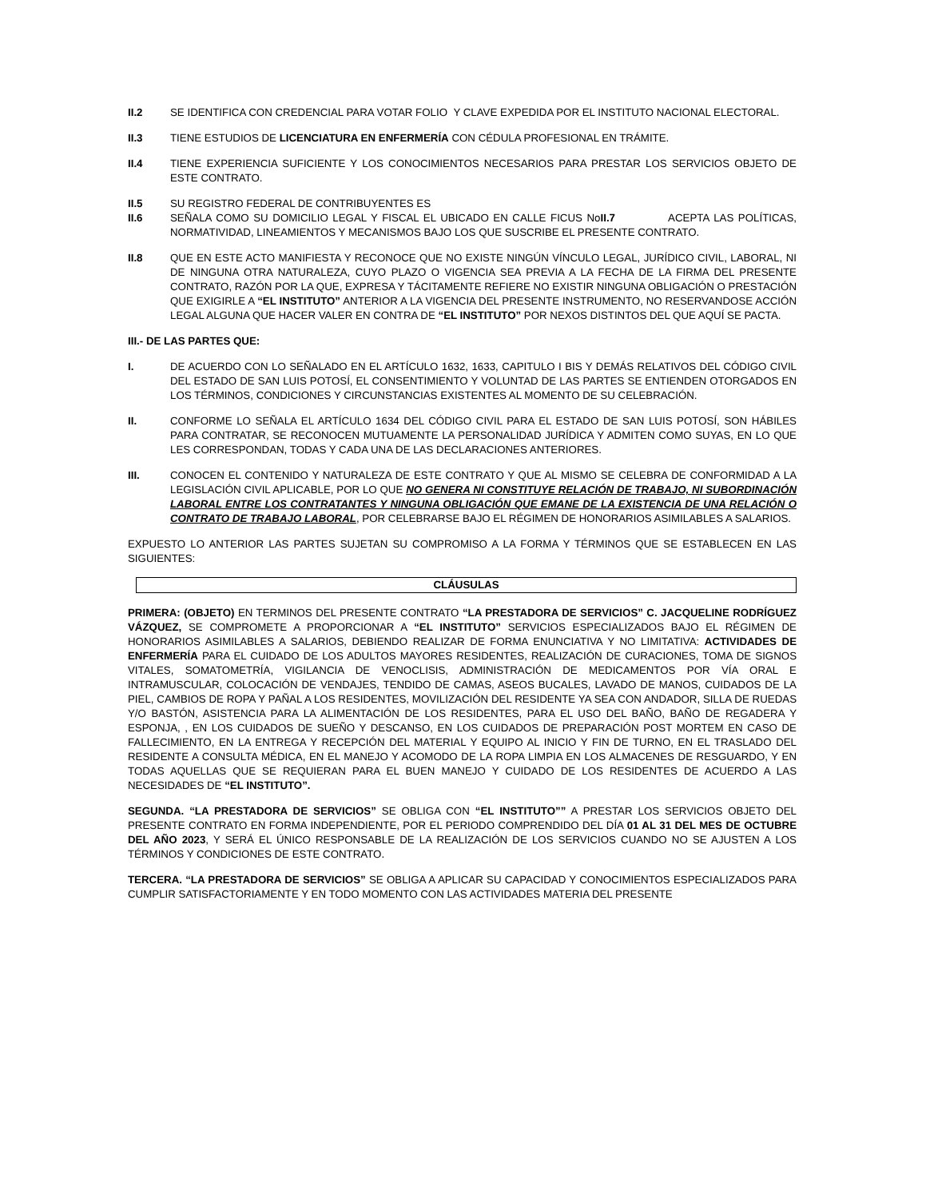II.2 SE IDENTIFICA CON CREDENCIAL PARA VOTAR FOLIO Y CLAVE EXPEDIDA POR EL INSTITUTO NACIONAL ELECTORAL.
II.3 TIENE ESTUDIOS DE LICENCIATURA EN ENFERMERÍA CON CÉDULA PROFESIONAL EN TRÁMITE.
II.4 TIENE EXPERIENCIA SUFICIENTE Y LOS CONOCIMIENTOS NECESARIOS PARA PRESTAR LOS SERVICIOS OBJETO DE ESTE CONTRATO.
II.5 SU REGISTRO FEDERAL DE CONTRIBUYENTES ES
II.6 SEÑALA COMO SU DOMICILIO LEGAL Y FISCAL EL UBICADO EN CALLE FICUS NoII.7 ACEPTA LAS POLÍTICAS, NORMATIVIDAD, LINEAMIENTOS Y MECANISMOS BAJO LOS QUE SUSCRIBE EL PRESENTE CONTRATO.
II.8 QUE EN ESTE ACTO MANIFIESTA Y RECONOCE QUE NO EXISTE NINGÚN VÍNCULO LEGAL, JURÍDICO CIVIL, LABORAL, NI DE NINGUNA OTRA NATURALEZA, CUYO PLAZO O VIGENCIA SEA PREVIA A LA FECHA DE LA FIRMA DEL PRESENTE CONTRATO, RAZÓN POR LA QUE, EXPRESA Y TÁCITAMENTE REFIERE NO EXISTIR NINGUNA OBLIGACIÓN O PRESTACIÓN QUE EXIGIRLE A “EL INSTITUTO” ANTERIOR A LA VIGENCIA DEL PRESENTE INSTRUMENTO, NO RESERVANDOSE ACCIÓN LEGAL ALGUNA QUE HACER VALER EN CONTRA DE “EL INSTITUTO” POR NEXOS DISTINTOS DEL QUE AQUÍ SE PACTA.
III.- DE LAS PARTES QUE:
I. DE ACUERDO CON LO SEÑALADO EN EL ARTÍCULO 1632, 1633, CAPITULO I BIS Y DEMÁS RELATIVOS DEL CÓDIGO CIVIL DEL ESTADO DE SAN LUIS POTOSÍ, EL CONSENTIMIENTO Y VOLUNTAD DE LAS PARTES SE ENTIENDEN OTORGADOS EN LOS TÉRMINOS, CONDICIONES Y CIRCUNSTANCIAS EXISTENTES AL MOMENTO DE SU CELEBRACIÓN.
II. CONFORME LO SEÑALA EL ARTÍCULO 1634 DEL CÓDIGO CIVIL PARA EL ESTADO DE SAN LUIS POTOSÍ, SON HÁBILES PARA CONTRATAR, SE RECONOCEN MUTUAMENTE LA PERSONALIDAD JURÍDICA Y ADMITEN COMO SUYAS, EN LO QUE LES CORRESPONDAN, TODAS Y CADA UNA DE LAS DECLARACIONES ANTERIORES.
III. CONOCEN EL CONTENIDO Y NATURALEZA DE ESTE CONTRATO Y QUE AL MISMO SE CELEBRA DE CONFORMIDAD A LA LEGISLACIÓN CIVIL APLICABLE, POR LO QUE NO GENERA NI CONSTITUYE RELACIÓN DE TRABAJO, NI SUBORDINACIÓN LABORAL ENTRE LOS CONTRATANTES Y NINGUNA OBLIGACIÓN QUE EMANE DE LA EXISTENCIA DE UNA RELACIÓN O CONTRATO DE TRABAJO LABORAL, POR CELEBRARSE BAJO EL RÉGIMEN DE HONORARIOS ASIMILABLES A SALARIOS.
EXPUESTO LO ANTERIOR LAS PARTES SUJETAN SU COMPROMISO A LA FORMA Y TÉRMINOS QUE SE ESTABLECEN EN LAS SIGUIENTES:
CLÁUSULAS
PRIMERA: (OBJETO) EN TERMINOS DEL PRESENTE CONTRATO “LA PRESTADORA DE SERVICIOS” C. JACQUELINE RODRÍGUEZ VÁZQUEZ, SE COMPROMETE A PROPORCIONAR A “EL INSTITUTO” SERVICIOS ESPECIALIZADOS BAJO EL RÉGIMEN DE HONORARIOS ASIMILABLES A SALARIOS, DEBIENDO REALIZAR DE FORMA ENUNCIATIVA Y NO LIMITATIVA: ACTIVIDADES DE ENFERMERÍA PARA EL CUIDADO DE LOS ADULTOS MAYORES RESIDENTES, REALIZACIÓN DE CURACIONES, TOMA DE SIGNOS VITALES, SOMATOMETRÍA, VIGILANCIA DE VENOCLISIS, ADMINISTRACIÓN DE MEDICAMENTOS POR VÍA ORAL E INTRAMUSCULAR, COLOCACIÓN DE VENDAJES, TENDIDO DE CAMAS, ASEOS BUCALES, LAVADO DE MANOS, CUIDADOS DE LA PIEL, CAMBIOS DE ROPA Y PAÑAL A LOS RESIDENTES, MOVILIZACIÓN DEL RESIDENTE YA SEA CON ANDADOR, SILLA DE RUEDAS Y/O BASTÓN, ASISTENCIA PARA LA ALIMENTACIÓN DE LOS RESIDENTES, PARA EL USO DEL BAÑO, BAÑO DE REGADERA Y ESPONJA, , EN LOS CUIDADOS DE SUEÑO Y DESCANSO, EN LOS CUIDADOS DE PREPARACIÓN POST MORTEM EN CASO DE FALLECIMIENTO, EN LA ENTREGA Y RECEPCIÓN DEL MATERIAL Y EQUIPO AL INICIO Y FIN DE TURNO, EN EL TRASLADO DEL RESIDENTE A CONSULTA MÉDICA, EN EL MANEJO Y ACOMODO DE LA ROPA LIMPIA EN LOS ALMACENES DE RESGUARDO, Y EN TODAS AQUELLAS QUE SE REQUIERAN PARA EL BUEN MANEJO Y CUIDADO DE LOS RESIDENTES DE ACUERDO A LAS NECESIDADES DE “EL INSTITUTO”.
SEGUNDA. “LA PRESTADORA DE SERVICIOS” SE OBLIGA CON “EL INSTITUTO”” A PRESTAR LOS SERVICIOS OBJETO DEL PRESENTE CONTRATO EN FORMA INDEPENDIENTE, POR EL PERIODO COMPRENDIDO DEL DÍA 01 AL 31 DEL MES DE OCTUBRE DEL AÑO 2023, Y SERÁ EL ÚNICO RESPONSABLE DE LA REALIZACIÓN DE LOS SERVICIOS CUANDO NO SE AJUSTEN A LOS TÉRMINOS Y CONDICIONES DE ESTE CONTRATO.
TERCERA. “LA PRESTADORA DE SERVICIOS” SE OBLIGA A APLICAR SU CAPACIDAD Y CONOCIMIENTOS ESPECIALIZADOS PARA CUMPLIR SATISFACTORIAMENTE Y EN TODO MOMENTO CON LAS ACTIVIDADES MATERIA DEL PRESENTE